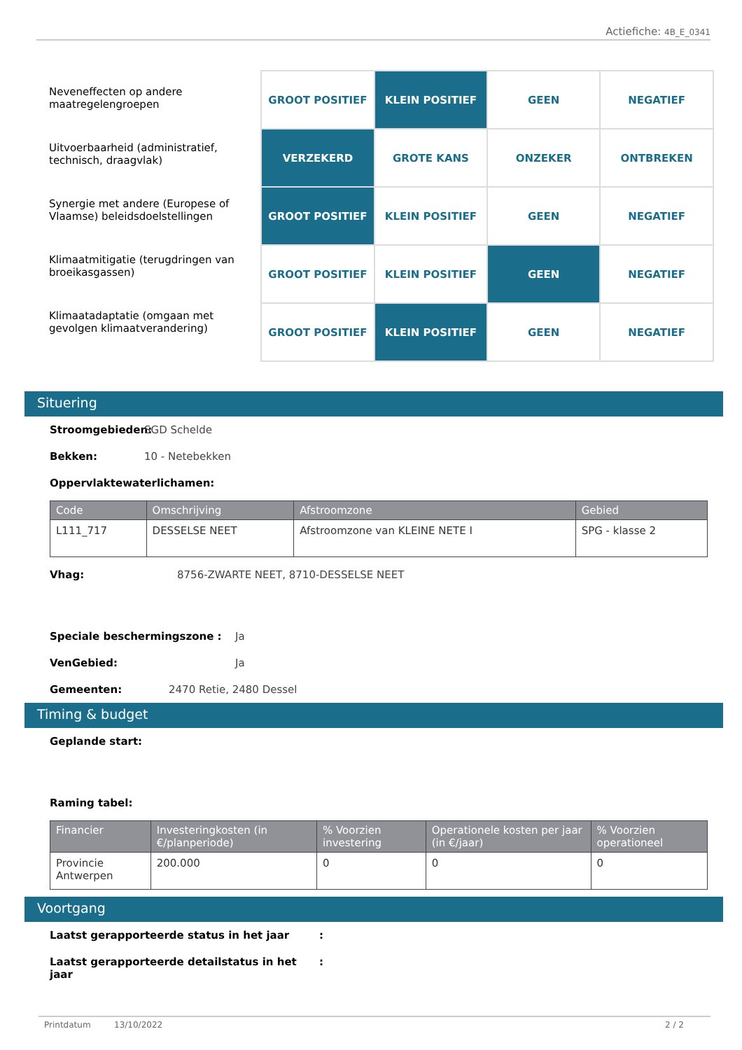Actiefiche: 4B_E_0341
Neveneffecten op andere maatregelengroepen
Uitvoerbaarheid (administratief, technisch, draagvlak)
Synergie met andere (Europese of Vlaamse) beleidsdoelstellingen
Klimaatmitigatie (terugdringen van broeikasgassen)
Klimaatadaptatie (omgaan met gevolgen klimaatverandering)
| GROOT POSITIEF | KLEIN POSITIEF | GEEN | NEGATIEF |
| VERZEKERD | GROTE KANS | ONZEKER | ONTBREKEN |
| GROOT POSITIEF | KLEIN POSITIEF | GEEN | NEGATIEF |
| GROOT POSITIEF | KLEIN POSITIEF | GEEN | NEGATIEF |
| GROOT POSITIEF | KLEIN POSITIEF | GEEN | NEGATIEF |
Situering
Stroomgebieden: SGD Schelde
Bekken: 10 - Netebekken
Oppervlaktewaterlichamen:
| Code | Omschrijving | Afstroomzone | Gebied |
| --- | --- | --- | --- |
| L111_717 | DESSELSE NEET | Afstroomzone van KLEINE NETE I | SPG - klasse 2 |
Vhag: 8756-ZWARTE NEET, 8710-DESSELSE NEET
Speciale beschermingszone : Ja
VenGebied: Ja
Gemeenten: 2470 Retie, 2480 Dessel
Timing & budget
Geplande start:
Raming tabel:
| Financier | Investeringkosten (in €/planperiode) | % Voorzien investering | Operationele kosten per jaar (in €/jaar) | % Voorzien operationeel |
| --- | --- | --- | --- | --- |
| Provincie Antwerpen | 200.000 | 0 | 0 | 0 |
Voortgang
Laatst gerapporteerde status in het jaar :
Laatst gerapporteerde detailstatus in het jaar :
Printdatum 13/10/2022 2 / 2